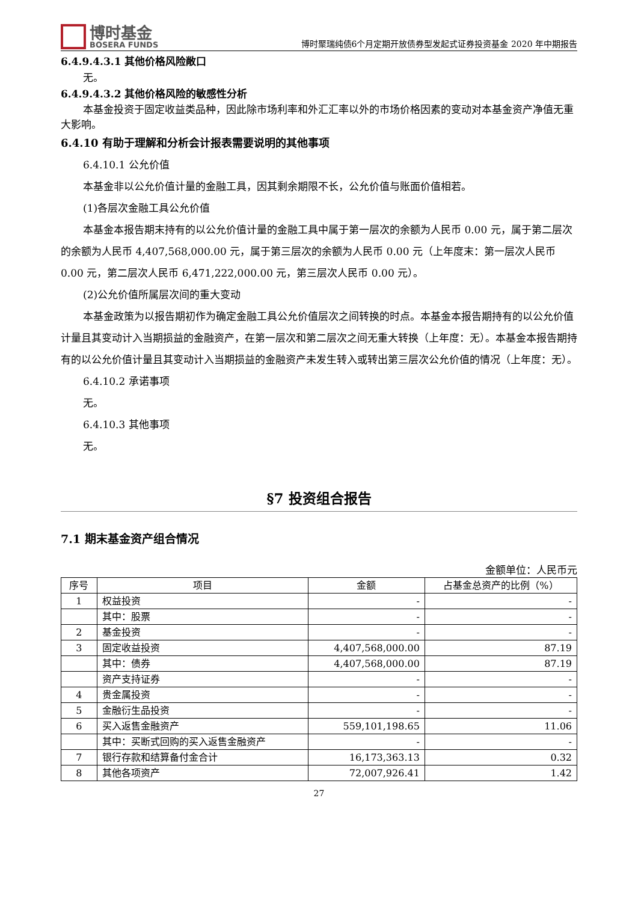博时基金
BOSERA FUNDS
博时聚瑞纯债6个月定期开放债券型发起式证券投资基金 2020 年中期报告
6.4.9.4.3.1 其他价格风险敞口
无。
6.4.9.4.3.2 其他价格风险的敏感性分析
本基金投资于固定收益类品种，因此除市场利率和外汇汇率以外的市场价格因素的变动对本基金资产净值无重大影响。
6.4.10 有助于理解和分析会计报表需要说明的其他事项
6.4.10.1 公允价值
本基金非以公允价值计量的金融工具，因其剩余期限不长，公允价值与账面价值相若。
(1)各层次金融工具公允价值
本基金本报告期末持有的以公允价值计量的金融工具中属于第一层次的余额为人民币 0.00 元，属于第二层次的余额为人民币 4,407,568,000.00 元，属于第三层次的余额为人民币 0.00 元（上年度末：第一层次人民币 0.00 元，第二层次人民币 6,471,222,000.00 元，第三层次人民币 0.00 元）。
(2)公允价值所属层次间的重大变动
本基金政策为以报告期初作为确定金融工具公允价值层次之间转换的时点。本基金本报告期持有的以公允价值计量且其变动计入当期损益的金融资产，在第一层次和第二层次之间无重大转换（上年度：无）。本基金本报告期持有的以公允价值计量且其变动计入当期损益的金融资产未发生转入或转出第三层次公允价值的情况（上年度：无）。
6.4.10.2 承诺事项
无。
6.4.10.3 其他事项
无。
§7 投资组合报告
7.1 期末基金资产组合情况
金额单位：人民币元
| 序号 | 项目 | 金额 | 占基金总资产的比例（%） |
| --- | --- | --- | --- |
| 1 | 权益投资 | - | - |
| | 其中：股票 | - | - |
| 2 | 基金投资 | - | - |
| 3 | 固定收益投资 | 4,407,568,000.00 | 87.19 |
| | 其中：债券 | 4,407,568,000.00 | 87.19 |
| | 资产支持证券 | - | - |
| 4 | 贵金属投资 | - | - |
| 5 | 金融衍生品投资 | - | - |
| 6 | 买入返售金融资产 | 559,101,198.65 | 11.06 |
| | 其中：买断式回购的买入返售金融资产 | - | - |
| 7 | 银行存款和结算备付金合计 | 16,173,363.13 | 0.32 |
| 8 | 其他各项资产 | 72,007,926.41 | 1.42 |
27